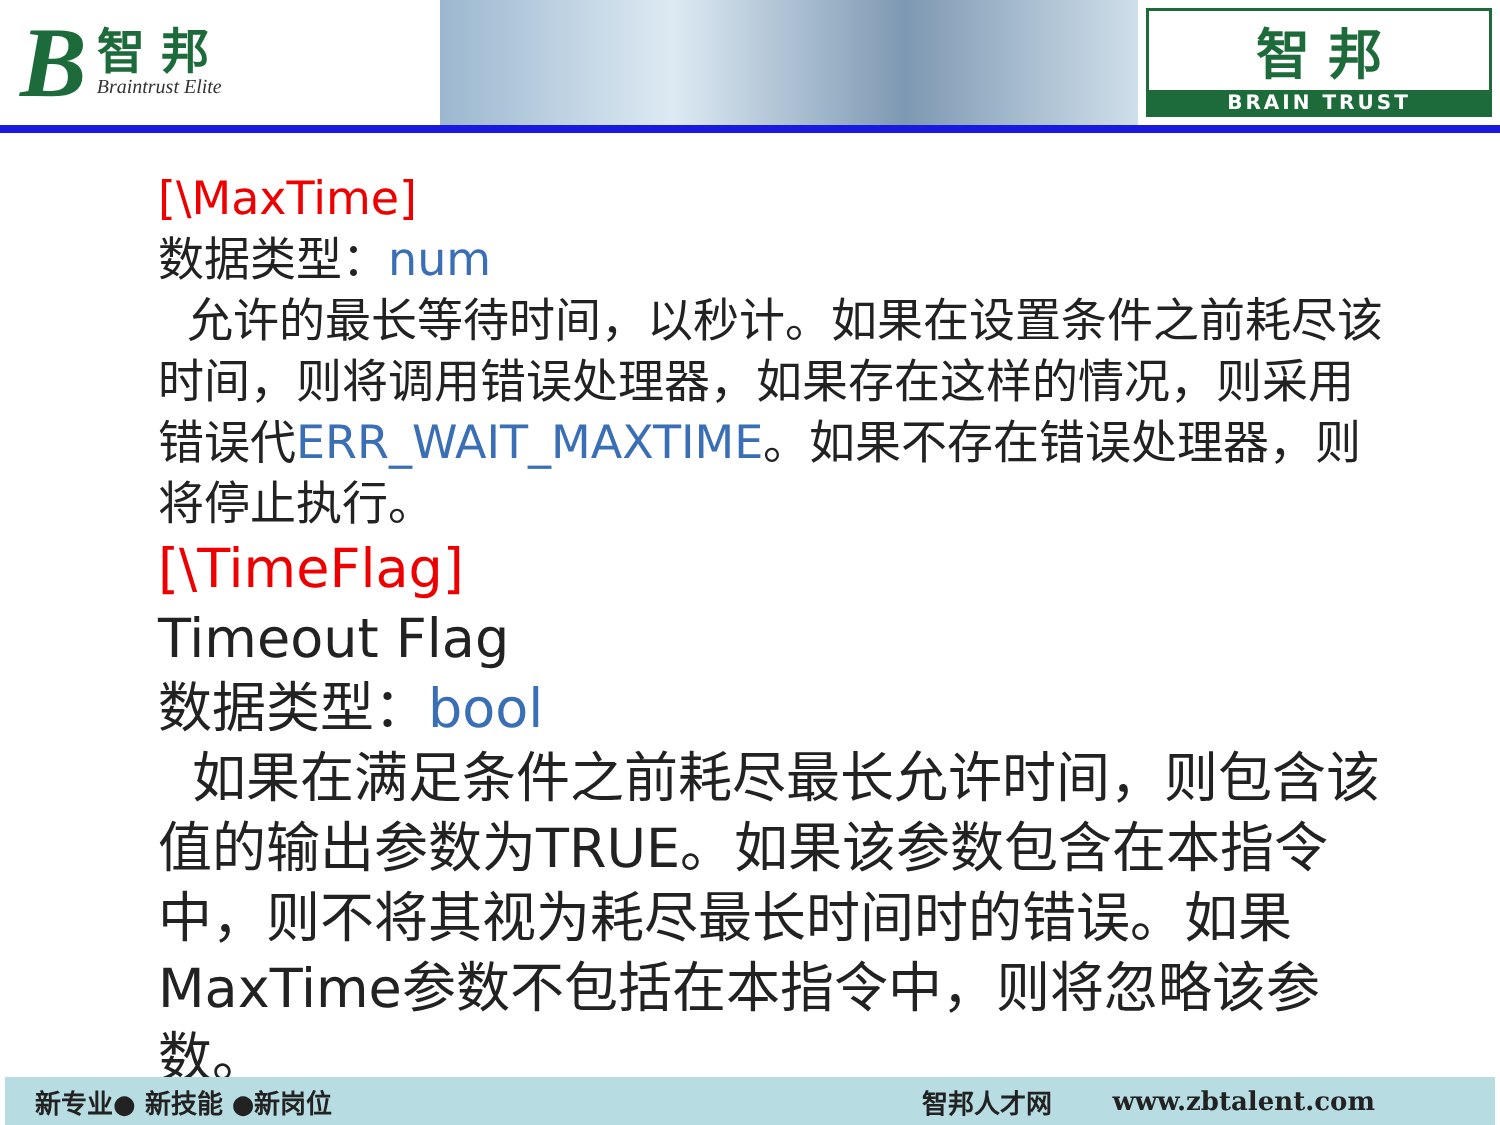B智 邦
Braintrust Elite
智 邦
BRAIN TRUST
[\MaxTime]
数据类型：num
允许的最长等待时间，以秒计。如果在设置条件之前耗尽该时间，则将调用错误处理器，如果存在这样的情况，则采用错误代ERR_WAIT_MAXTIME。如果不存在错误处理器，则将停止执行。
[\TimeFlag]
Timeout Flag
数据类型：bool
如果在满足条件之前耗尽最长允许时间，则包含该值的输出参数为TRUE。如果该参数包含在本指令中，则不将其视为耗尽最长时间时的错误。如果MaxTime参数不包括在本指令中，则将忽略该参数。
新专业● 新技能 ●新岗位 智邦人才网 www.zbtalent.com